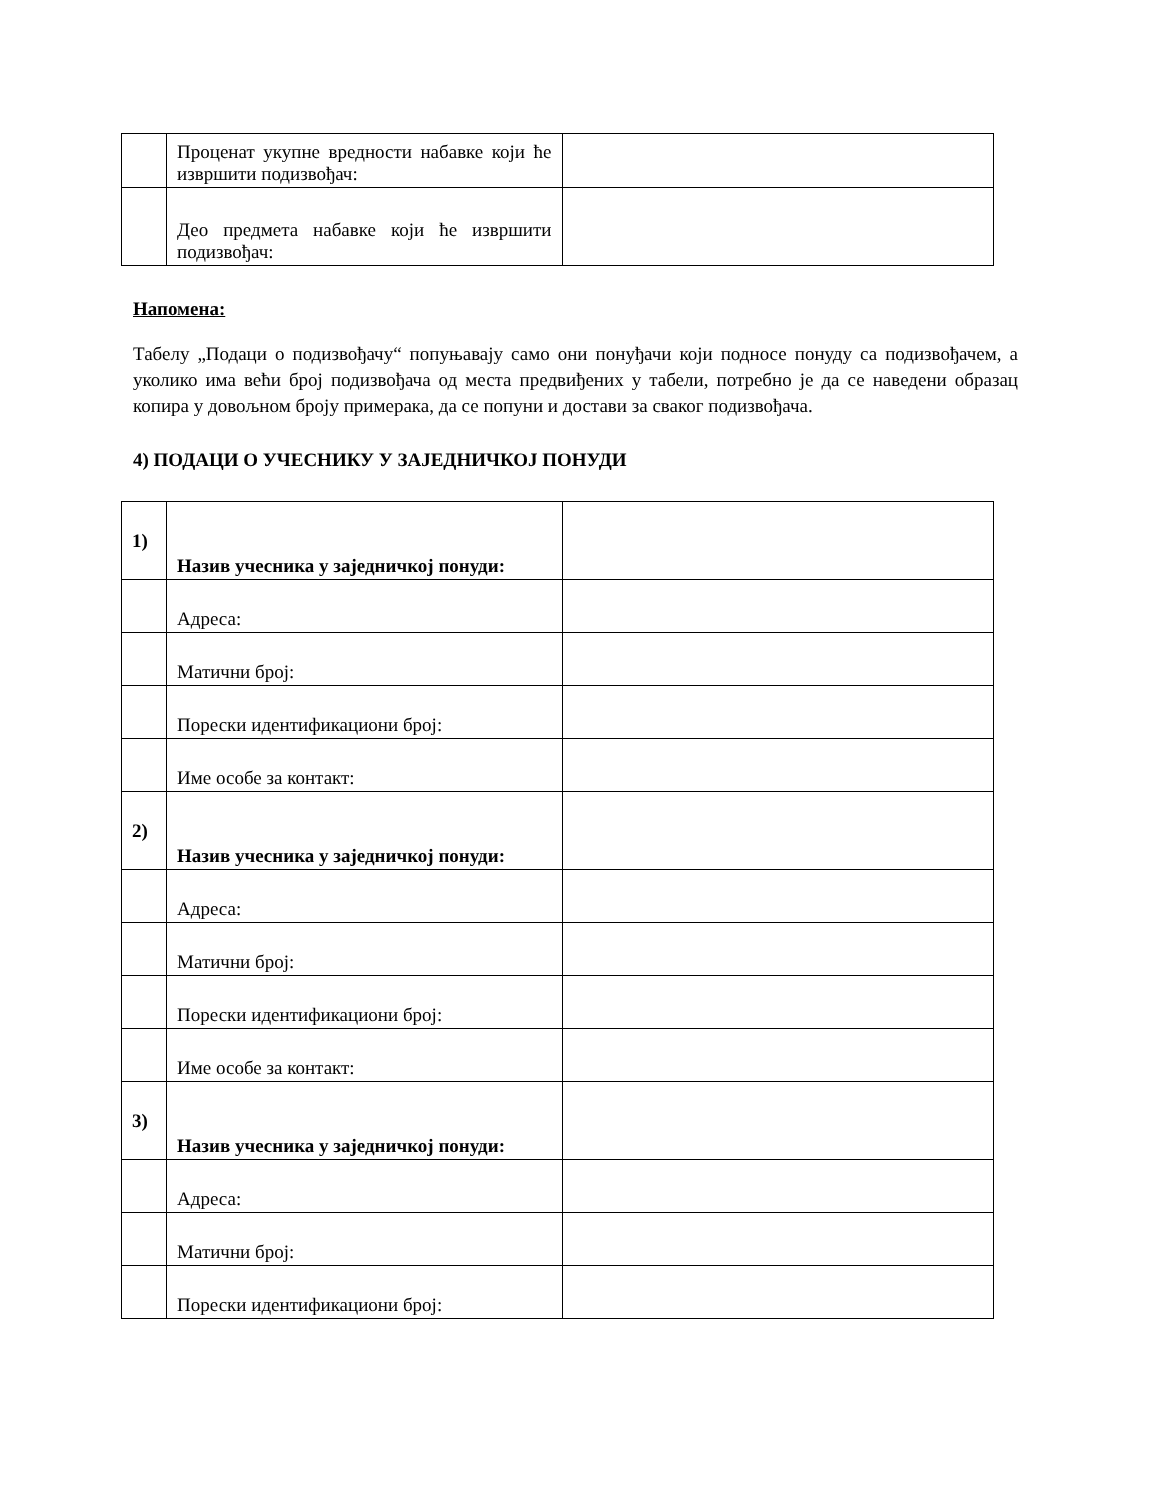| | Проценат укупне вредности набавке који ће извршити подизвођач: | |
| | Део предмета набавке који ће извршити подизвођач: | |
Напомена:
Табелу „Подаци о подизвођачу“ попуњавају само они понуђачи који подносе понуду са подизвођачем, а уколико има већи број подизвођача од места предвиђених у табели, потребно је да се наведени образац копира у довољном броју примерака, да се попуни и достави за сваког подизвођача.
4) ПОДАЦИ О УЧЕСНИКУ У ЗАЈЕДНИЧКОЈ ПОНУДИ
| 1) | Назив учесника у заједничкој понуди: | |
| | Адреса: | |
| | Матични број: | |
| | Порески идентификациони број: | |
| | Име особе за контакт: | |
| 2) | Назив учесника у заједничкој понуди: | |
| | Адреса: | |
| | Матични број: | |
| | Порески идентификациони број: | |
| | Име особе за контакт: | |
| 3) | Назив учесника у заједничкој понуди: | |
| | Адреса: | |
| | Матични број: | |
| | Порески идентификациони број: | |